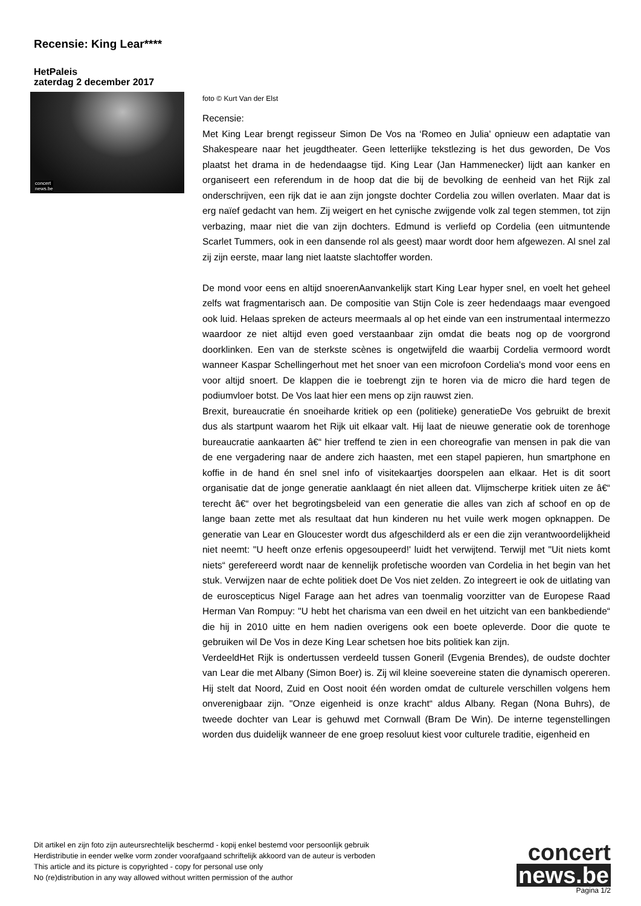Recensie: King Lear****
HetPaleis
zaterdag 2 december 2017
concert
news.be
foto © Kurt Van der Elst
Recensie:
Met King Lear brengt regisseur Simon De Vos na ‘Romeo en Julia' opnieuw een adaptatie van Shakespeare naar het jeugdtheater. Geen letterlijke tekstlezing is het dus geworden, De Vos plaatst het drama in de hedendaagse tijd. King Lear (Jan Hammenecker) lijdt aan kanker en organiseert een referendum in de hoop dat die bij de bevolking de eenheid van het Rijk zal onderschrijven, een rijk dat ie aan zijn jongste dochter Cordelia zou willen overlaten. Maar dat is erg naïef gedacht van hem. Zij weigert en het cynische zwijgende volk zal tegen stemmen, tot zijn verbazing, maar niet die van zijn dochters. Edmund is verliefd op Cordelia (een uitmuntende Scarlet Tummers, ook in een dansende rol als geest) maar wordt door hem afgewezen. Al snel zal zij zijn eerste, maar lang niet laatste slachtoffer worden.
De mond voor eens en altijd snoerenAanvankelijk start King Lear hyper snel, en voelt het geheel zelfs wat fragmentarisch aan. De compositie van Stijn Cole is zeer hedendaags maar evengoed ook luid. Helaas spreken de acteurs meermaals al op het einde van een instrumentaal intermezzo waardoor ze niet altijd even goed verstaanbaar zijn omdat die beats nog op de voorgrond doorklinken. Een van de sterkste scènes is ongetwijfeld die waarbij Cordelia vermoord wordt wanneer Kaspar Schellingerhout met het snoer van een microfoon Cordelia's mond voor eens en voor altijd snoert. De klappen die ie toebrengt zijn te horen via de micro die hard tegen de podiumvloer botst. De Vos laat hier een mens op zijn rauwst zien.
Brexit, bureaucratie én snoeiharde kritiek op een (politieke) generatieDe Vos gebruikt de brexit dus als startpunt waarom het Rijk uit elkaar valt. Hij laat de nieuwe generatie ook de torenhoge bureaucratie aankaarten â€“ hier treffend te zien in een choreografie van mensen in pak die van de ene vergadering naar de andere zich haasten, met een stapel papieren, hun smartphone en koffie in de hand én snel snel info of visitekaartjes doorspelen aan elkaar. Het is dit soort organisatie dat de jonge generatie aanklaagt én niet alleen dat. Vlijmscherpe kritiek uiten ze â€“ terecht â€“ over het begrotingsbeleid van een generatie die alles van zich af schoof en op de lange baan zette met als resultaat dat hun kinderen nu het vuile werk mogen opknappen. De generatie van Lear en Gloucester wordt dus afgeschilderd als er een die zijn verantwoordelijkheid niet neemt: "U heeft onze erfenis opgesoupeerd!' luidt het verwijtend. Terwijl met "Uit niets komt niets“ gerefereerd wordt naar de kennelijk profetische woorden van Cordelia in het begin van het stuk. Verwijzen naar de echte politiek doet De Vos niet zelden. Zo integreert ie ook de uitlating van de euroscepticus Nigel Farage aan het adres van toenmalig voorzitter van de Europese Raad Herman Van Rompuy: "U hebt het charisma van een dweil en het uitzicht van een bankbediende“ die hij in 2010 uitte en hem nadien overigens ook een boete opleverde. Door die quote te gebruiken wil De Vos in deze King Lear schetsen hoe bits politiek kan zijn.
VerdeeldHet Rijk is ondertussen verdeeld tussen Goneril (Evgenia Brendes), de oudste dochter van Lear die met Albany (Simon Boer) is. Zij wil kleine soevereine staten die dynamisch opereren. Hij stelt dat Noord, Zuid en Oost nooit één worden omdat de culturele verschillen volgens hem onverenigbaar zijn. "Onze eigenheid is onze kracht“ aldus Albany. Regan (Nona Buhrs), de tweede dochter van Lear is gehuwd met Cornwall (Bram De Win). De interne tegenstellingen worden dus duidelijk wanneer de ene groep resoluut kiest voor culturele traditie, eigenheid en
Dit artikel en zijn foto zijn auteursrechtelijk beschermd - kopij enkel bestemd voor persoonlijk gebruik
Herdistributie in eender welke vorm zonder voorafgaand schriftelijk akkoord van de auteur is verboden
This article and its picture is copyrighted - copy for personal use only
No (re)distribution in any way allowed without written permission of the author
concert
news.be
Pagina 1/2